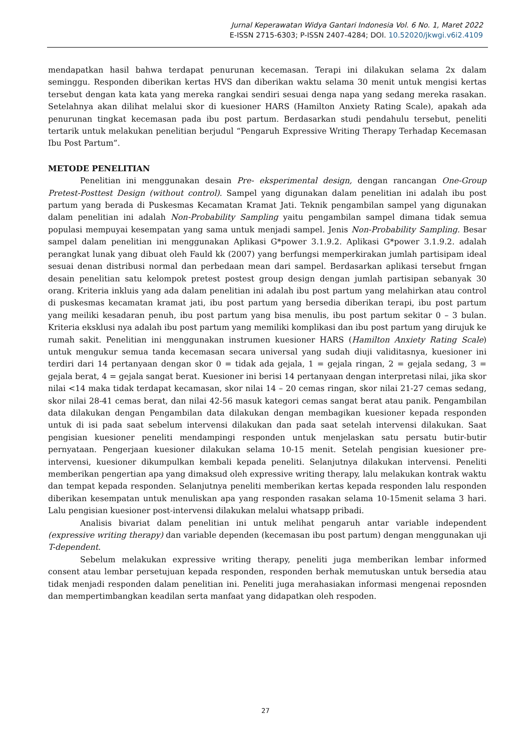Jurnal Keperawatan Widya Gantari Indonesia Vol. 6 No. 1, Maret 2022
E-ISSN 2715-6303; P-ISSN 2407-4284; DOI. 10.52020/jkwgi.v6i2.4109
mendapatkan hasil bahwa terdapat penurunan kecemasan. Terapi ini dilakukan selama 2x dalam seminggu. Responden diberikan kertas HVS dan diberikan waktu selama 30 menit untuk mengisi kertas tersebut dengan kata kata yang mereka rangkai sendiri sesuai denga napa yang sedang mereka rasakan. Setelahnya akan dilihat melalui skor di kuesioner HARS (Hamilton Anxiety Rating Scale), apakah ada penurunan tingkat kecemasan pada ibu post partum. Berdasarkan studi pendahulu tersebut, peneliti tertarik untuk melakukan penelitian berjudul “Pengaruh Expressive Writing Therapy Terhadap Kecemasan Ibu Post Partum”.
METODE PENELITIAN
Penelitian ini menggunakan desain Pre- eksperimental design, dengan rancangan One-Group Pretest-Posttest Design (without control). Sampel yang digunakan dalam penelitian ini adalah ibu post partum yang berada di Puskesmas Kecamatan Kramat Jati. Teknik pengambilan sampel yang digunakan dalam penelitian ini adalah Non-Probability Sampling yaitu pengambilan sampel dimana tidak semua populasi mempuyai kesempatan yang sama untuk menjadi sampel. Jenis Non-Probability Sampling. Besar sampel dalam penelitian ini menggunakan Aplikasi G*power 3.1.9.2. Aplikasi G*power 3.1.9.2. adalah perangkat lunak yang dibuat oleh Fauld kk (2007) yang berfungsi memperkirakan jumlah partisipam ideal sesuai denan distribusi normal dan perbedaan mean dari sampel. Berdasarkan aplikasi tersebut frngan desain penelitian satu kelompok pretest postest group design dengan jumlah partisipan sebanyak 30 orang. Kriteria inkluis yang ada dalam penelitian ini adalah ibu post partum yang melahirkan atau control di puskesmas kecamatan kramat jati, ibu post partum yang bersedia diberikan terapi, ibu post partum yang meiliki kesadaran penuh, ibu post partum yang bisa menulis, ibu post partum sekitar 0 – 3 bulan. Kriteria eksklusi nya adalah ibu post partum yang memiliki komplikasi dan ibu post partum yang dirujuk ke rumah sakit. Penelitian ini menggunakan instrumen kuesioner HARS (Hamilton Anxiety Rating Scale) untuk mengukur semua tanda kecemasan secara universal yang sudah diuji validitasnya, kuesioner ini terdiri dari 14 pertanyaan dengan skor 0 = tidak ada gejala, 1 = gejala ringan, 2 = gejala sedang, 3 = gejala berat, 4 = gejala sangat berat. Kuesioner ini berisi 14 pertanyaan dengan interpretasi nilai, jika skor nilai <14 maka tidak terdapat kecamasan, skor nilai 14 – 20 cemas ringan, skor nilai 21-27 cemas sedang, skor nilai 28-41 cemas berat, dan nilai 42-56 masuk kategori cemas sangat berat atau panik. Pengambilan data dilakukan dengan Pengambilan data dilakukan dengan membagikan kuesioner kepada responden untuk di isi pada saat sebelum intervensi dilakukan dan pada saat setelah intervensi dilakukan. Saat pengisian kuesioner peneliti mendampingi responden untuk menjelaskan satu persatu butir-butir pernyataan. Pengerjaan kuesioner dilakukan selama 10-15 menit. Setelah pengisian kuesioner pre-intervensi, kuesioner dikumpulkan kembali kepada peneliti. Selanjutnya dilakukan intervensi. Peneliti memberikan pengertian apa yang dimaksud oleh expressive writing therapy, lalu melakukan kontrak waktu dan tempat kepada responden. Selanjutnya peneliti memberikan kertas kepada responden lalu responden diberikan kesempatan untuk menuliskan apa yang responden rasakan selama 10-15menit selama 3 hari. Lalu pengisian kuesioner post-intervensi dilakukan melalui whatsapp pribadi.
Analisis bivariat dalam penelitian ini untuk melihat pengaruh antar variable independent (expressive writing therapy) dan variable dependen (kecemasan ibu post partum) dengan menggunakan uji T-dependent.
Sebelum melakukan expressive writing therapy, peneliti juga memberikan lembar informed consent atau lembar persetujuan kepada responden, responden berhak memutuskan untuk bersedia atau tidak menjadi responden dalam penelitian ini. Peneliti juga merahasiakan informasi mengenai reposnden dan mempertimbangkan keadilan serta manfaat yang didapatkan oleh respoden.
27